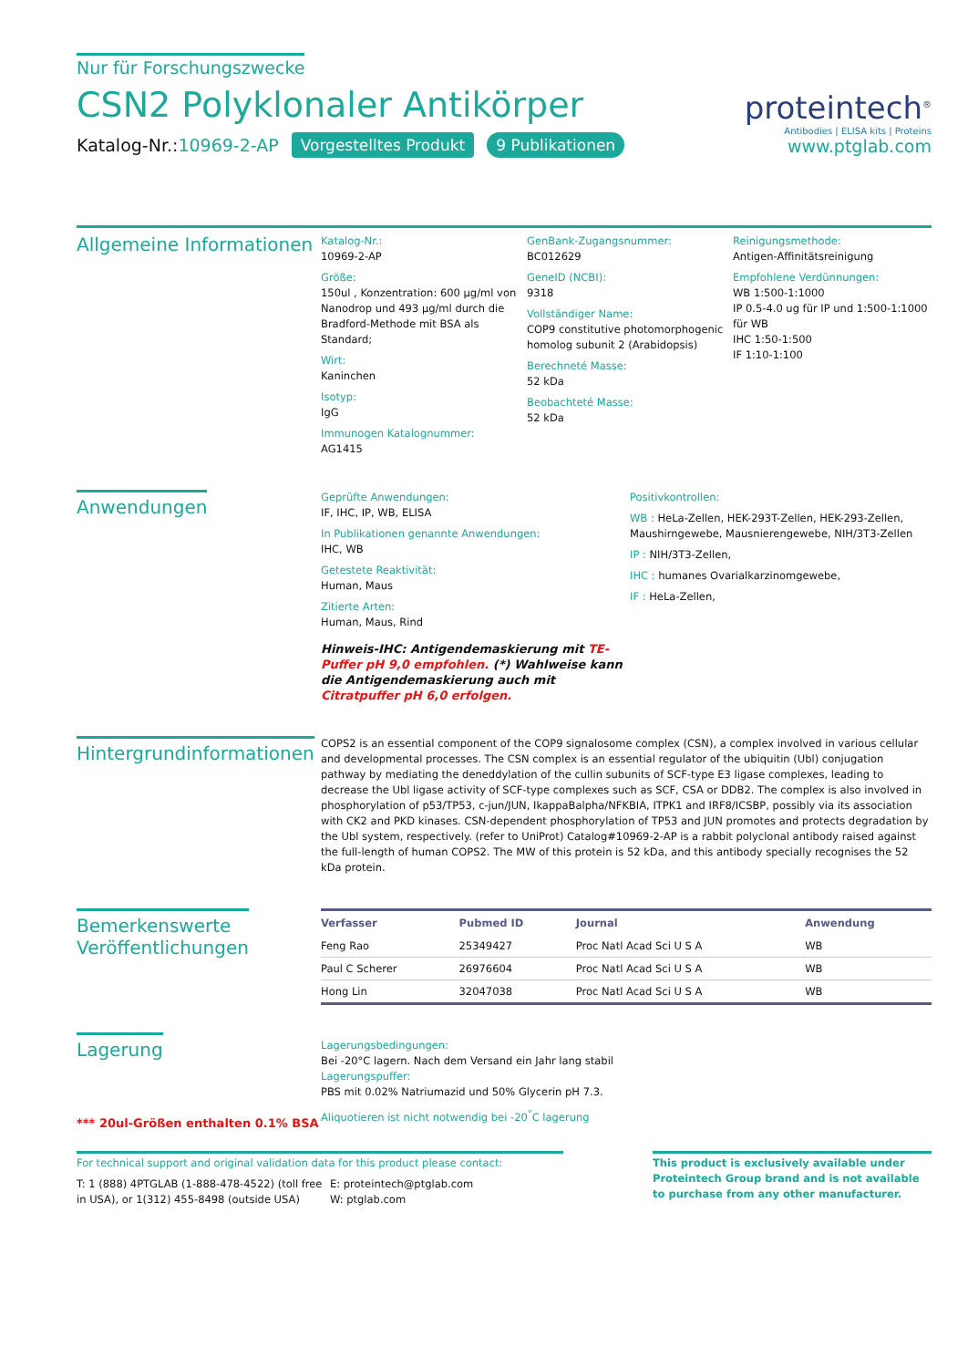Nur für Forschungszwecke
CSN2 Polyklonaler Antikörper
Katalog-Nr.:10969-2-AP Vorgestelltes Produkt 9 Publikationen
proteintech<sup>®</sup>
Antibodies | ELISA kits | Proteins
www.ptglab.com
Allgemeine Informationen
Katalog-Nr.:
10969-2-AP
Größe:
150ul , Konzentration: 600 μg/ml von Nanodrop und 493 μg/ml durch die Bradford-Methode mit BSA als Standard;
Wirt:
Kaninchen
Isotyp:
IgG
Immunogen Katalognummer:
AG1415
GenBank-Zugangsnummer:
BC012629
GeneID (NCBI):
9318
Vollständiger Name:
COP9 constitutive photomorphogenic homolog subunit 2 (Arabidopsis)
Berechneté Masse:
52 kDa
Beobachteté Masse:
52 kDa
Reinigungsmethode:
Antigen-Affinitätsreinigung
Empfohlene Verdünnungen:
WB 1:500-1:1000
IP 0.5-4.0 ug für IP und 1:500-1:1000 für WB
IHC 1:50-1:500
IF 1:10-1:100
Anwendungen
Geprüfte Anwendungen:
IF, IHC, IP, WB, ELISA
In Publikationen genannte Anwendungen:
IHC, WB
Getestete Reaktivität:
Human, Maus
Zitierte Arten:
Human, Maus, Rind
Hinweis-IHC: Antigendemaskierung mit TE-Puffer pH 9,0 empfohlen. (*) Wahlweise kann die Antigendemaskierung auch mit Citratpuffer pH 6,0 erfolgen.
Positivkontrollen:
WB : HeLa-Zellen, HEK-293T-Zellen, HEK-293-Zellen, Maushirngewebe, Mausnierengewebe, NIH/3T3-Zellen
IP : NIH/3T3-Zellen,
IHC : humanes Ovarialkarzinomgewebe,
IF : HeLa-Zellen,
Hintergrundinformationen
COPS2 is an essential component of the COP9 signalosome complex (CSN), a complex involved in various cellular and developmental processes. The CSN complex is an essential regulator of the ubiquitin (Ubl) conjugation pathway by mediating the deneddylation of the cullin subunits of SCF-type E3 ligase complexes, leading to decrease the Ubl ligase activity of SCF-type complexes such as SCF, CSA or DDB2. The complex is also involved in phosphorylation of p53/TP53, c-jun/JUN, IkappaBalpha/NFKBIA, ITPK1 and IRF8/ICSBP, possibly via its association with CK2 and PKD kinases. CSN-dependent phosphorylation of TP53 and JUN promotes and protects degradation by the Ubl system, respectively. (refer to UniProt) Catalog#10969-2-AP is a rabbit polyclonal antibody raised against the full-length of human COPS2. The MW of this protein is 52 kDa, and this antibody specially recognises the 52 kDa protein.
Bemerkenswerte
Veröffentlichungen
| Verfasser | Pubmed ID | Journal | Anwendung |
| --- | --- | --- | --- |
| Feng Rao | 25349427 | Proc Natl Acad Sci U S A | WB |
| Paul C Scherer | 26976604 | Proc Natl Acad Sci U S A | WB |
| Hong Lin | 32047038 | Proc Natl Acad Sci U S A | WB |
Lagerung
*** 20ul-Größen enthalten 0.1% BSA
Lagerungsbedingungen:
Bei -20°C lagern. Nach dem Versand ein Jahr lang stabil
Lagerungspuffer:
PBS mit 0.02% Natriumazid und 50% Glycerin pH 7.3.
Aliquotieren ist nicht notwendig bei -20<sup>°</sup>C lagerung
For technical support and original validation data for this product please contact:
T: 1 (888) 4PTGLAB (1-888-478-4522) (toll free in USA), or 1(312) 455-8498 (outside USA)
E: proteintech@ptglab.com
W: ptglab.com
This product is exclusively available under Proteintech Group brand and is not available to purchase from any other manufacturer.